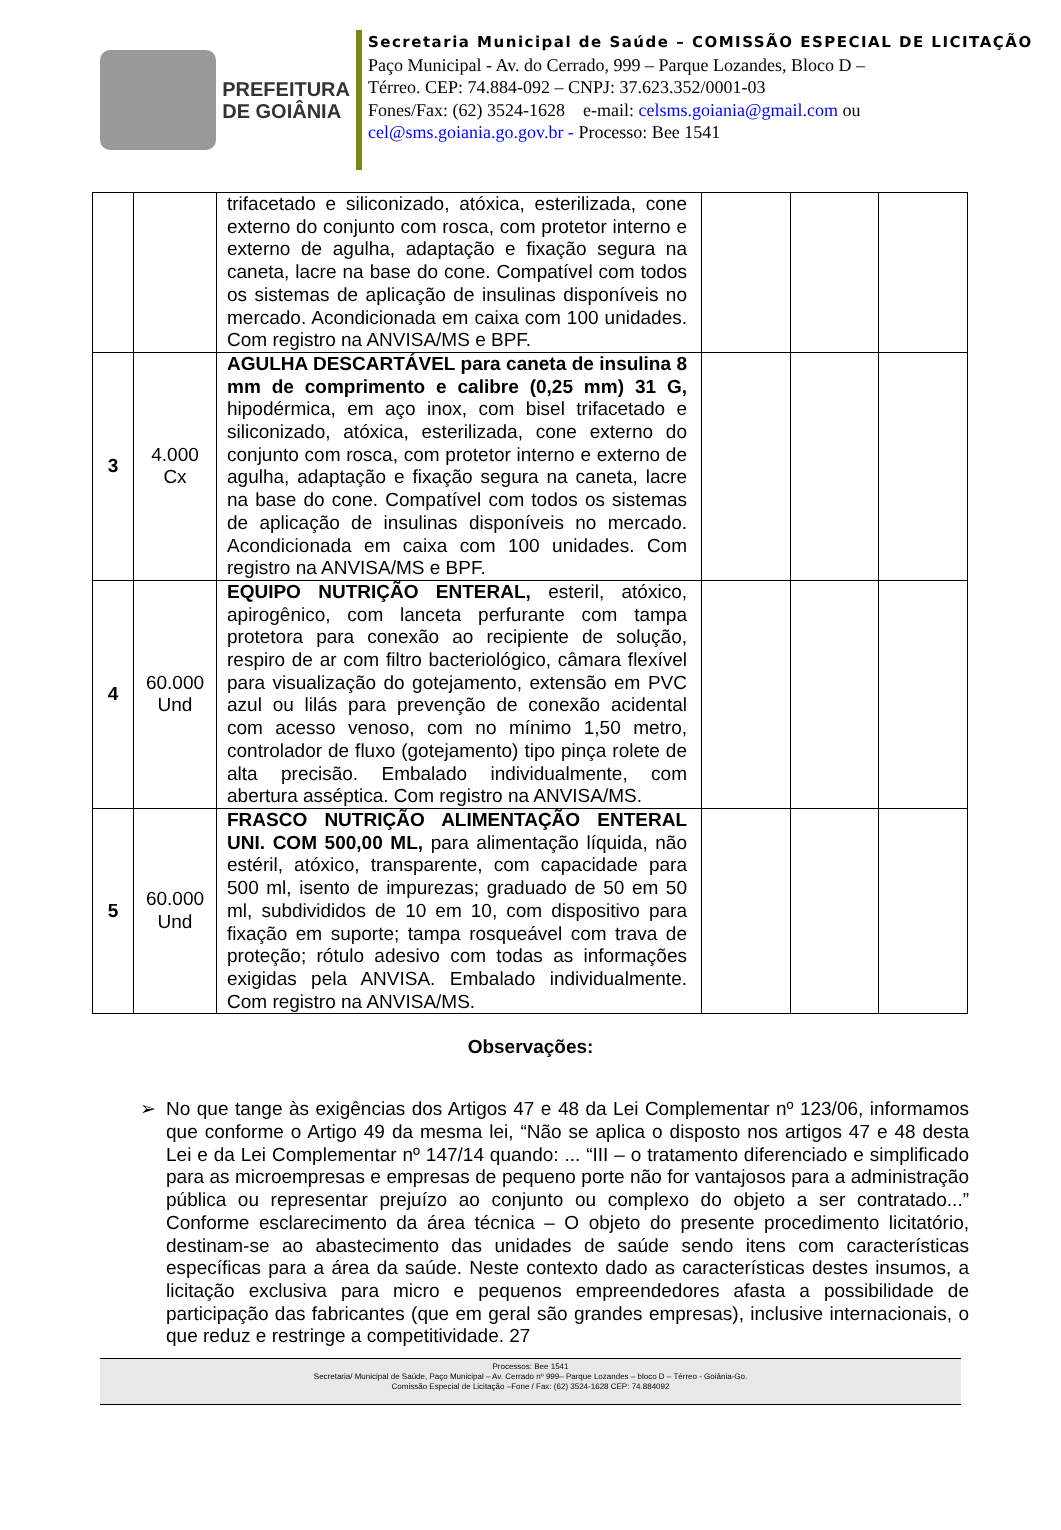PREFEITURA
DE GOIÂNIA
Secretaria Municipal de Saúde – COMISSÃO ESPECIAL DE LICITAÇÃO
Paço Municipal - Av. do Cerrado, 999 – Parque Lozandes, Bloco D –
Térreo. CEP: 74.884-092 – CNPJ: 37.623.352/0001-03
Fones/Fax: (62) 3524-1628 e-mail: celsms.goiania@gmail.com ou
cel@sms.goiania.go.gov.br - Processo: Bee 1541
| | | trifacetado e siliconizado, atóxica, esterilizada, cone externo do conjunto com rosca, com protetor interno e externo de agulha, adaptação e fixação segura na caneta, lacre na base do cone. Compatível com todos os sistemas de aplicação de insulinas disponíveis no mercado. Acondicionada em caixa com 100 unidades. Com registro na ANVISA/MS e BPF. | | | |
| 3 | 4.000 Cx | AGULHA DESCARTÁVEL para caneta de insulina 8 mm de comprimento e calibre (0,25 mm) 31 G, hipodérmica, em aço inox, com bisel trifacetado e siliconizado, atóxica, esterilizada, cone externo do conjunto com rosca, com protetor interno e externo de agulha, adaptação e fixação segura na caneta, lacre na base do cone. Compatível com todos os sistemas de aplicação de insulinas disponíveis no mercado. Acondicionada em caixa com 100 unidades. Com registro na ANVISA/MS e BPF. | | | |
| 4 | 60.000 Und | EQUIPO NUTRIÇÃO ENTERAL, esteril, atóxico, apirogênico, com lanceta perfurante com tampa protetora para conexão ao recipiente de solução, respiro de ar com filtro bacteriológico, câmara flexível para visualização do gotejamento, extensão em PVC azul ou lilás para prevenção de conexão acidental com acesso venoso, com no mínimo 1,50 metro, controlador de fluxo (gotejamento) tipo pinça rolete de alta precisão. Embalado individualmente, com abertura asséptica. Com registro na ANVISA/MS. | | | |
| 5 | 60.000 Und | FRASCO NUTRIÇÃO ALIMENTAÇÃO ENTERAL UNI. COM 500,00 ML, para alimentação líquida, não estéril, atóxico, transparente, com capacidade para 500 ml, isento de impurezas; graduado de 50 em 50 ml, subdivididos de 10 em 10, com dispositivo para fixação em suporte; tampa rosqueável com trava de proteção; rótulo adesivo com todas as informações exigidas pela ANVISA. Embalado individualmente. Com registro na ANVISA/MS. | | | |
Observações:
➢ No que tange às exigências dos Artigos 47 e 48 da Lei Complementar nº 123/06, informamos que conforme o Artigo 49 da mesma lei, “Não se aplica o disposto nos artigos 47 e 48 desta Lei e da Lei Complementar nº 147/14 quando: ... “III – o tratamento diferenciado e simplificado para as microempresas e empresas de pequeno porte não for vantajosos para a administração pública ou representar prejuízo ao conjunto ou complexo do objeto a ser contratado...” Conforme esclarecimento da área técnica – O objeto do presente procedimento licitatório, destinam-se ao abastecimento das unidades de saúde sendo itens com características específicas para a área da saúde. Neste contexto dado as características destes insumos, a licitação exclusiva para micro e pequenos empreendedores afasta a possibilidade de participação das fabricantes (que em geral são grandes empresas), inclusive internacionais, o que reduz e restringe a competitividade. 27
Processos: Bee 1541
Secretaria/ Municipal de Saúde, Paço Municipal – Av. Cerrado nº 999– Parque Lozandes – bloco D – Térreo - Goiânia-Go.
Comissão Especial de Licitação –Fone / Fax: (62) 3524-1628 CEP: 74.884092